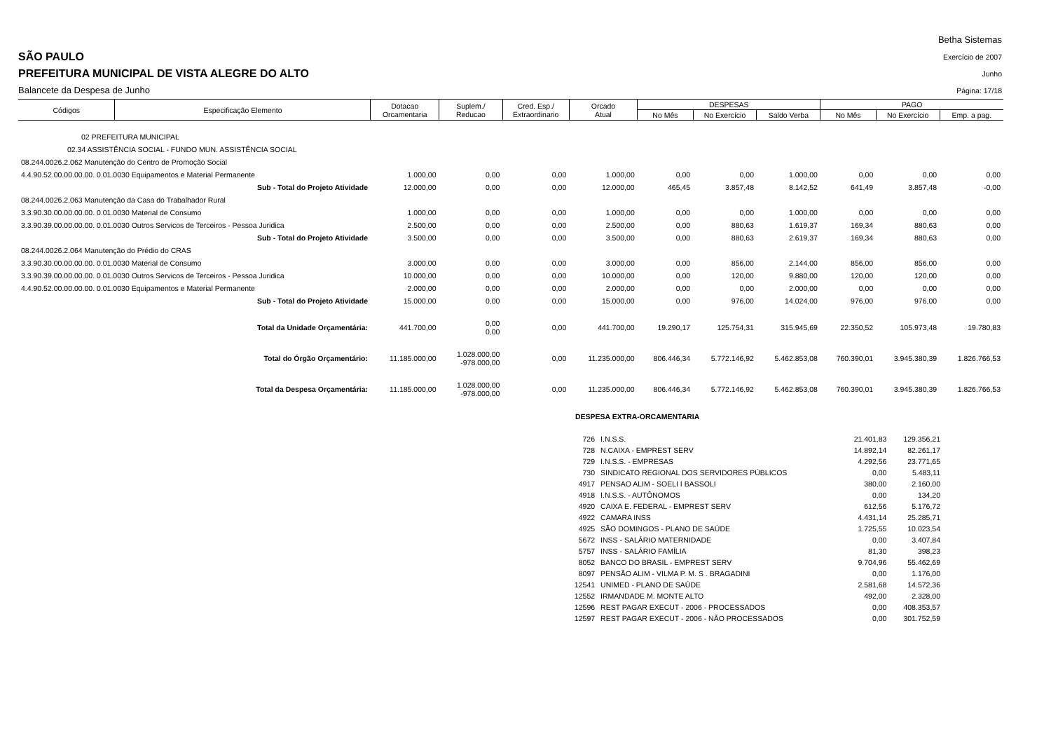SÃO PAULO
PREFEITURA MUNICIPAL DE VISTA ALEGRE DO ALTO
Balancete da Despesa de Junho
Betha Sistemas
Exercício de 2007
Junho
Página: 17/18
| Códigos | Especificação Elemento | Dotacao Orcamentaria | Suplem./ Reducao | Cred. Esp./ Extraordinario | Orcado Atual | DESPESAS | | | PAGO | | |
| --- | --- | --- | --- | --- | --- | --- | --- | --- | --- | --- | --- |
| | | | | | | No Mês | No Exercício | Saldo Verba | No Mês | No Exercício | Emp. a pag. |
| 02 PREFEITURA MUNICIPAL | | | | | | | | | | | |
| 02.34 ASSISTÊNCIA SOCIAL - FUNDO MUN. ASSISTÊNCIA SOCIAL | | | | | | | | | | | |
| 08.244.0026.2.062 Manutenção do Centro de Promoção Social | | | | | | | | | | | |
| 4.4.90.52.00.00.00.00. 0.01.0030 Equipamentos e Material Permanente | | 1.000,00 | 0,00 | 0,00 | 1.000,00 | 0,00 | 0,00 | 1.000,00 | 0,00 | 0,00 | 0,00 |
| Sub - Total do Projeto Atividade | | 12.000,00 | 0,00 | 0,00 | 12.000,00 | 465,45 | 3.857,48 | 8.142,52 | 641,49 | 3.857,48 | -0,00 |
| 08.244.0026.2.063 Manutenção da Casa do Trabalhador Rural | | | | | | | | | | | |
| 3.3.90.30.00.00.00.00. 0.01.0030 Material de Consumo | | 1.000,00 | 0,00 | 0,00 | 1.000,00 | 0,00 | 0,00 | 1.000,00 | 0,00 | 0,00 | 0,00 |
| 3.3.90.39.00.00.00.00. 0.01.0030 Outros Servicos de Terceiros - Pessoa Juridica | | 2.500,00 | 0,00 | 0,00 | 2.500,00 | 0,00 | 880,63 | 1.619,37 | 169,34 | 880,63 | 0,00 |
| Sub - Total do Projeto Atividade | | 3.500,00 | 0,00 | 0,00 | 3.500,00 | 0,00 | 880,63 | 2.619,37 | 169,34 | 880,63 | 0,00 |
| 08.244.0026.2.064 Manutenção do Prédio do CRAS | | | | | | | | | | | |
| 3.3.90.30.00.00.00.00. 0.01.0030 Material de Consumo | | 3.000,00 | 0,00 | 0,00 | 3.000,00 | 0,00 | 856,00 | 2.144,00 | 856,00 | 856,00 | 0,00 |
| 3.3.90.39.00.00.00.00. 0.01.0030 Outros Servicos de Terceiros - Pessoa Juridica | | 10.000,00 | 0,00 | 0,00 | 10.000,00 | 0,00 | 120,00 | 9.880,00 | 120,00 | 120,00 | 0,00 |
| 4.4.90.52.00.00.00.00. 0.01.0030 Equipamentos e Material Permanente | | 2.000,00 | 0,00 | 0,00 | 2.000,00 | 0,00 | 0,00 | 2.000,00 | 0,00 | 0,00 | 0,00 |
| Sub - Total do Projeto Atividade | | 15.000,00 | 0,00 | 0,00 | 15.000,00 | 0,00 | 976,00 | 14.024,00 | 976,00 | 976,00 | 0,00 |
| Total da Unidade Orçamentária: | | 441.700,00 | 0,00 0,00 | 0,00 | 441.700,00 | 19.290,17 | 125.754,31 | 315.945,69 | 22.350,52 | 105.973,48 | 19.780,83 |
| Total do Órgão Orçamentário: | | 11.185.000,00 | 1.028.000,00 -978.000,00 | 0,00 | 11.235.000,00 | 806.446,34 | 5.772.146,92 | 5.462.853,08 | 760.390,01 | 3.945.380,39 | 1.826.766,53 |
| Total da Despesa Orçamentária: | | 11.185.000,00 | 1.028.000,00 -978.000,00 | 0,00 | 11.235.000,00 | 806.446,34 | 5.772.146,92 | 5.462.853,08 | 760.390,01 | 3.945.380,39 | 1.826.766,53 |
DESPESA EXTRA-ORCAMENTARIA
| 726 | I.N.S.S. | 21.401,83 | 129.356,21 |
| 728 | N.CAIXA - EMPREST SERV | 14.892,14 | 82.261,17 |
| 729 | I.N.S.S. - EMPRESAS | 4.292,56 | 23.771,65 |
| 730 | SINDICATO REGIONAL DOS SERVIDORES PÚBLICOS | 0,00 | 5.483,11 |
| 4917 | PENSAO ALIM - SOELI I BASSOLI | 380,00 | 2.160,00 |
| 4918 | I.N.S.S. - AUTÔNOMOS | 0,00 | 134,20 |
| 4920 | CAIXA E. FEDERAL - EMPREST SERV | 612,56 | 5.176,72 |
| 4922 | CAMARA INSS | 4.431,14 | 25.285,71 |
| 4925 | SÃO DOMINGOS - PLANO DE SAÚDE | 1.725,55 | 10.023,54 |
| 5672 | INSS - SALÁRIO MATERNIDADE | 0,00 | 3.407,84 |
| 5757 | INSS - SALÁRIO FAMÍLIA | 81,30 | 398,23 |
| 8052 | BANCO DO BRASIL - EMPREST SERV | 9.704,96 | 55.462,69 |
| 8097 | PENSÃO ALIM - VILMA P. M. S . BRAGADINI | 0,00 | 1.176,00 |
| 12541 | UNIMED - PLANO DE SAÚDE | 2.581,68 | 14.572,36 |
| 12552 | IRMANDADE M. MONTE ALTO | 492,00 | 2.328,00 |
| 12596 | REST PAGAR EXECUT - 2006 - PROCESSADOS | 0,00 | 408.353,57 |
| 12597 | REST PAGAR EXECUT - 2006 - NÃO PROCESSADOS | 0,00 | 301.752,59 |